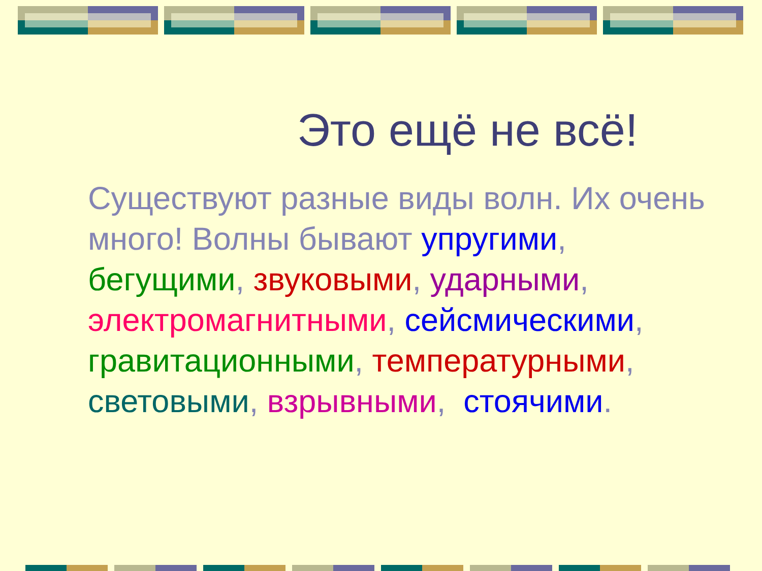Это ещё не всё!
Существуют разные виды волн. Их очень много! Волны бывают упругими, бегущими, звуковыми, ударными, электромагнитными, сейсмическими, гравитационными, температурными, световыми, взрывными, стоячими.